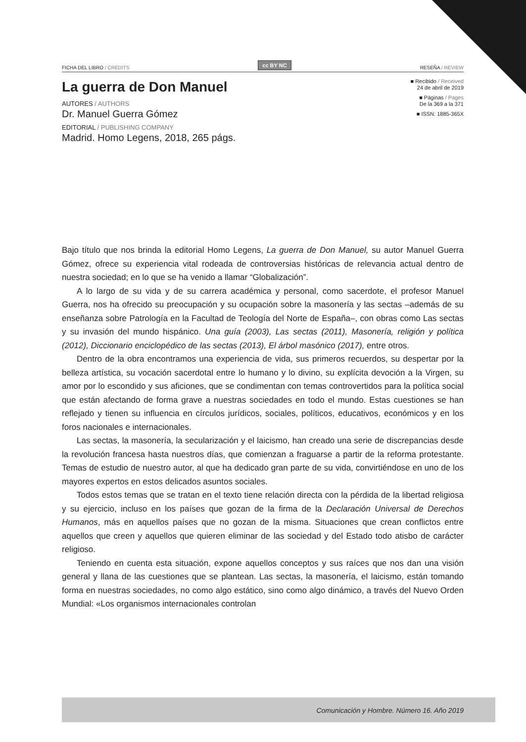FICHA DEL LIBRO / CREDITS cc BY NC RESEÑA / REVIEW
La guerra de Don Manuel
AUTORES / AUTHORS
Dr. Manuel Guerra Gómez
EDITORIAL / PUBLISHING COMPANY
Madrid. Homo Legens, 2018, 265 págs.
■ Recibido / Received
24 de abril de 2019
■ Páginas / Pages
De la 369 a la 371
■ ISSN: 1885-365X
Bajo título que nos brinda la editorial Homo Legens, La guerra de Don Manuel, su autor Manuel Guerra Gómez, ofrece su experiencia vital rodeada de controversias históricas de relevancia actual dentro de nuestra sociedad; en lo que se ha venido a llamar “Globalización”.
A lo largo de su vida y de su carrera académica y personal, como sacerdote, el profesor Manuel Guerra, nos ha ofrecido su preocupación y su ocupación sobre la masonería y las sectas –además de su enseñanza sobre Patrología en la Facultad de Teología del Norte de España–, con obras como Las sectas y su invasión del mundo hispánico. Una guía (2003), Las sectas (2011), Masonería, religión y política (2012), Diccionario enciclopédico de las sectas (2013), El árbol masónico (2017), entre otros.
Dentro de la obra encontramos una experiencia de vida, sus primeros recuerdos, su despertar por la belleza artística, su vocación sacerdotal entre lo humano y lo divino, su explícita devoción a la Virgen, su amor por lo escondido y sus aficiones, que se condimentan con temas controvertidos para la política social que están afectando de forma grave a nuestras sociedades en todo el mundo. Estas cuestiones se han reflejado y tienen su influencia en círculos jurídicos, sociales, políticos, educativos, económicos y en los foros nacionales e internacionales.
Las sectas, la masonería, la secularización y el laicismo, han creado una serie de discrepancias desde la revolución francesa hasta nuestros días, que comienzan a fraguarse a partir de la reforma protestante. Temas de estudio de nuestro autor, al que ha dedicado gran parte de su vida, convirtiéndose en uno de los mayores expertos en estos delicados asuntos sociales.
Todos estos temas que se tratan en el texto tiene relación directa con la pérdida de la libertad religiosa y su ejercicio, incluso en los países que gozan de la firma de la Declaración Universal de Derechos Humanos, más en aquellos países que no gozan de la misma. Situaciones que crean conflictos entre aquellos que creen y aquellos que quieren eliminar de las sociedad y del Estado todo atisbo de carácter religioso.
Teniendo en cuenta esta situación, expone aquellos conceptos y sus raíces que nos dan una visión general y llana de las cuestiones que se plantean. Las sectas, la masonería, el laicismo, están tomando forma en nuestras sociedades, no como algo estático, sino como algo dinámico, a través del Nuevo Orden Mundial: «Los organismos internacionales controlan
Comunicación y Hombre. Número 16. Año 2019